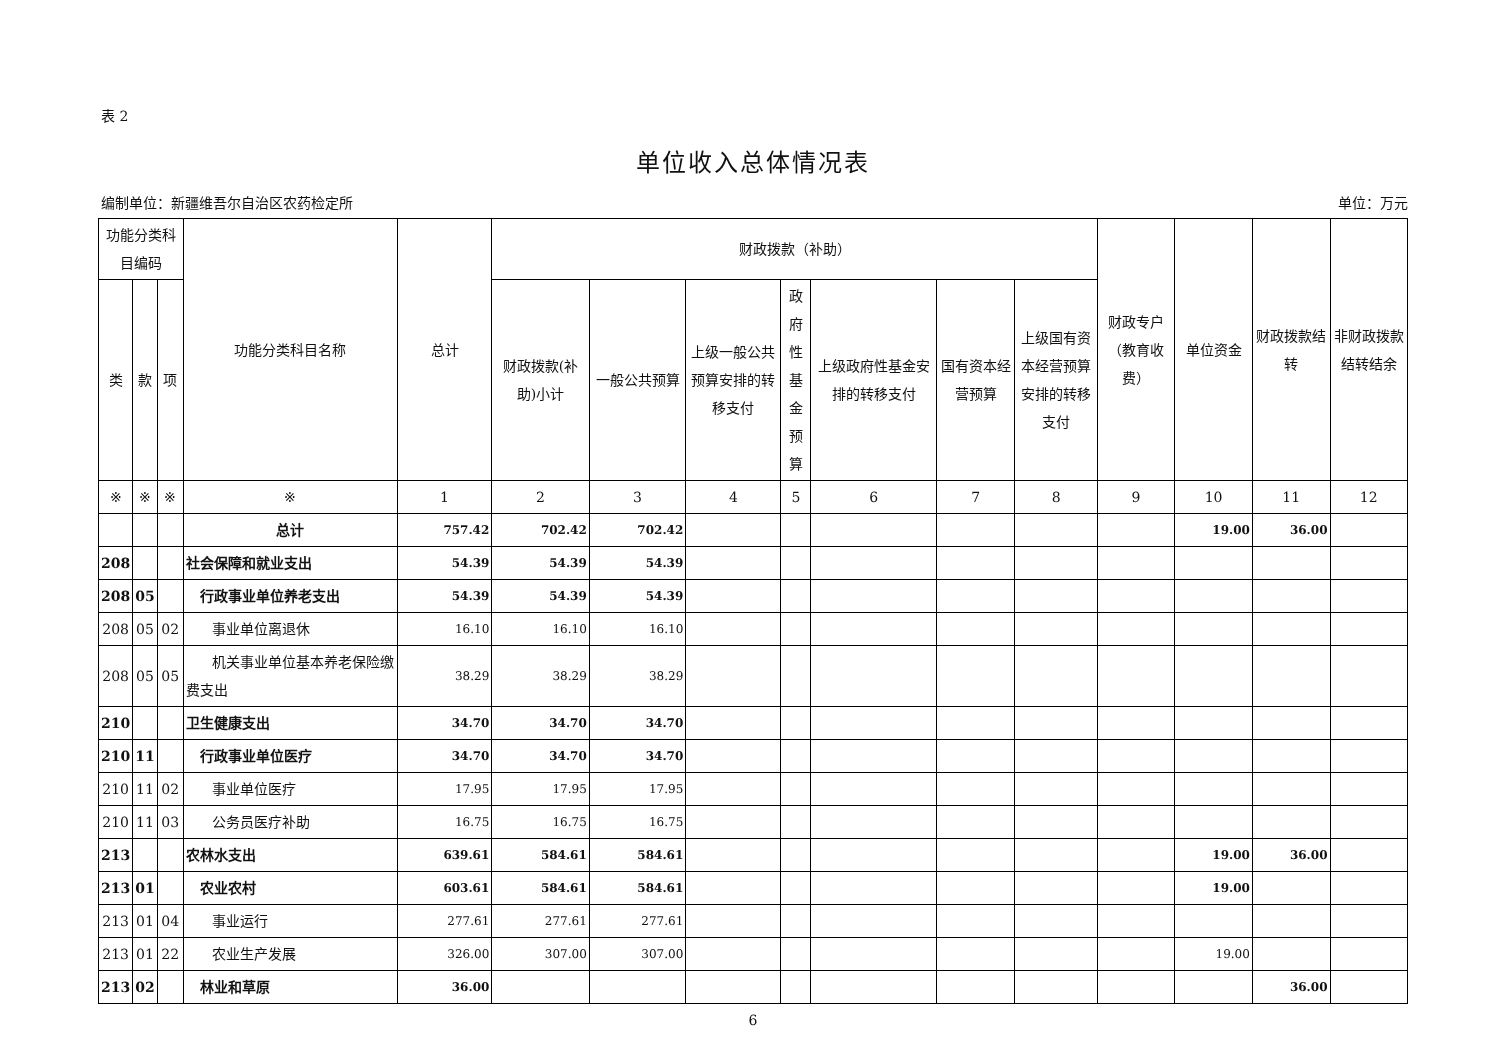表 2
单位收入总体情况表
编制单位：新疆维吾尔自治区农药检定所 单位：万元
| 功能分类科目编码 | | | 功能分类科目名称 | 总计 | 财政拨款（补助） | | | | | | | 财政专户（教育收费） | 单位资金 | 财政拨款结转 | 非财政拨款结转结余 |
| --- | --- | --- | --- | --- | --- | --- | --- | --- | --- | --- | --- | --- | --- | --- | --- |
| 类 | 款 | 项 | | | 财政拨款(补助)小计 | 一般公共预算 | 上级一般公共预算安排的转移支付 | 政府性基金预算 | 上级政府性基金安排的转移支付 | 国有资本经营预算 | 上级国有资本经营预算安排的转移支付 | | | | |
| ※ | ※ | ※ | ※ | 1 | 2 | 3 | 4 | 5 | 6 | 7 | 8 | 9 | 10 | 11 | 12 |
| | | | 总计 | 757.42 | 702.42 | 702.42 | | | | | | | 19.00 | 36.00 | |
| 208 | | | 社会保障和就业支出 | 54.39 | 54.39 | 54.39 | | | | | | | | | |
| 208 | 05 | | 行政事业单位养老支出 | 54.39 | 54.39 | 54.39 | | | | | | | | | |
| 208 | 05 | 02 | 事业单位离退休 | 16.10 | 16.10 | 16.10 | | | | | | | | | |
| 208 | 05 | 05 | 机关事业单位基本养老保险缴费支出 | 38.29 | 38.29 | 38.29 | | | | | | | | | |
| 210 | | | 卫生健康支出 | 34.70 | 34.70 | 34.70 | | | | | | | | | |
| 210 | 11 | | 行政事业单位医疗 | 34.70 | 34.70 | 34.70 | | | | | | | | | |
| 210 | 11 | 02 | 事业单位医疗 | 17.95 | 17.95 | 17.95 | | | | | | | | | |
| 210 | 11 | 03 | 公务员医疗补助 | 16.75 | 16.75 | 16.75 | | | | | | | | | |
| 213 | | | 农林水支出 | 639.61 | 584.61 | 584.61 | | | | | | | 19.00 | 36.00 | |
| 213 | 01 | | 农业农村 | 603.61 | 584.61 | 584.61 | | | | | | | 19.00 | | |
| 213 | 01 | 04 | 事业运行 | 277.61 | 277.61 | 277.61 | | | | | | | | | |
| 213 | 01 | 22 | 农业生产发展 | 326.00 | 307.00 | 307.00 | | | | | | | 19.00 | | |
| 213 | 02 | | 林业和草原 | 36.00 | | | | | | | | | | 36.00 | |
6